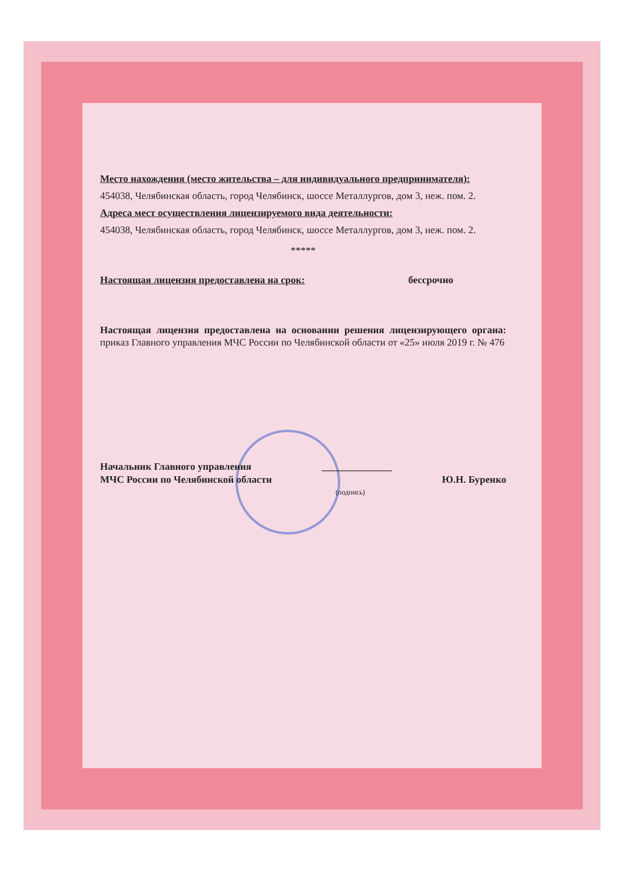Место нахождения (место жительства – для индивидуального предпринимателя):
454038, Челябинская область, город Челябинск, шоссе Металлургов, дом 3, неж. пом. 2.
Адреса мест осуществления лицензируемого вида деятельности:
454038, Челябинская область, город Челябинск, шоссе Металлургов, дом 3, неж. пом. 2.
*****
Настоящая лицензия предоставлена на срок: бессрочно
Настоящая лицензия предоставлена на основании решения лицензирующего органа: приказ Главного управления МЧС России по Челябинской области от «25» июля 2019 г. № 476
Начальник Главного управления
МЧС России по Челябинской области ______________ Ю.Н. Буренко
(подпись)